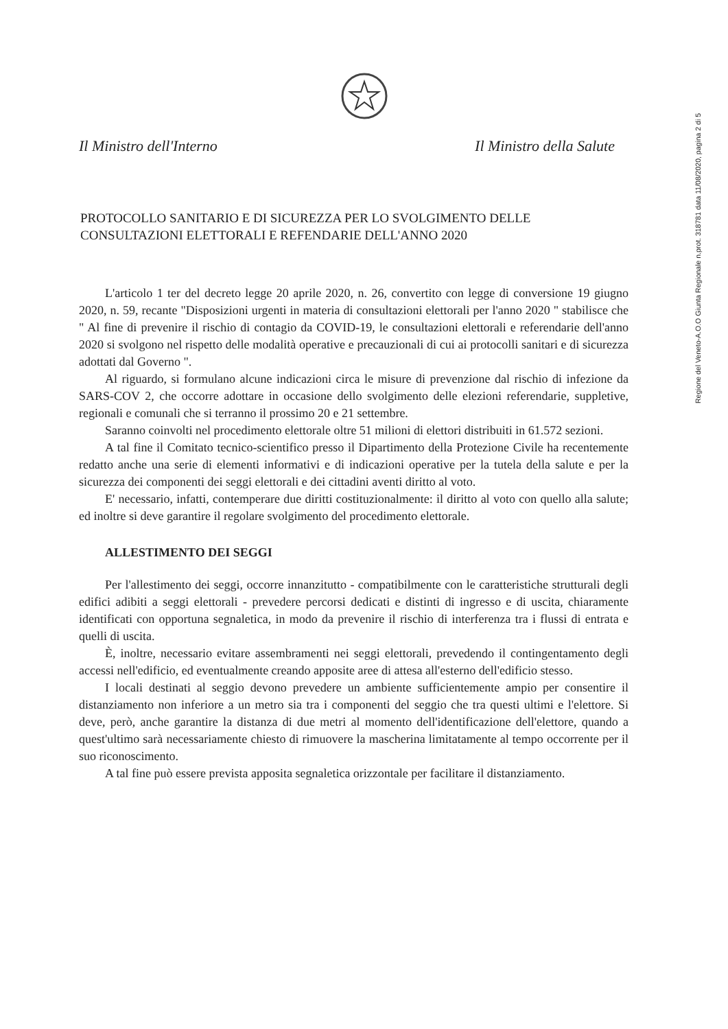Il Ministro dell'Interno Il Ministro della Salute
Regione del Veneto-A.O.O Giunta Regionale n.prot. 318781 data 11/08/2020, pagina 2 di 5
PROTOCOLLO SANITARIO E DI SICUREZZA PER LO SVOLGIMENTO DELLE CONSULTAZIONI ELETTORALI E REFENDARIE DELL'ANNO 2020
L'articolo 1 ter del decreto legge 20 aprile 2020, n. 26, convertito con legge di conversione 19 giugno 2020, n. 59, recante "Disposizioni urgenti in materia di consultazioni elettorali per l'anno 2020 " stabilisce che " Al fine di prevenire il rischio di contagio da COVID-19, le consultazioni elettorali e referendarie dell'anno 2020 si svolgono nel rispetto delle modalità operative e precauzionali di cui ai protocolli sanitari e di sicurezza adottati dal Governo ".
Al riguardo, si formulano alcune indicazioni circa le misure di prevenzione dal rischio di infezione da SARS-COV 2, che occorre adottare in occasione dello svolgimento delle elezioni referendarie, suppletive, regionali e comunali che si terranno il prossimo 20 e 21 settembre.
Saranno coinvolti nel procedimento elettorale oltre 51 milioni di elettori distribuiti in 61.572 sezioni.
A tal fine il Comitato tecnico-scientifico presso il Dipartimento della Protezione Civile ha recentemente redatto anche una serie di elementi informativi e di indicazioni operative per la tutela della salute e per la sicurezza dei componenti dei seggi elettorali e dei cittadini aventi diritto al voto.
E' necessario, infatti, contemperare due diritti costituzionalmente: il diritto al voto con quello alla salute; ed inoltre si deve garantire il regolare svolgimento del procedimento elettorale.
ALLESTIMENTO DEI SEGGI
Per l'allestimento dei seggi, occorre innanzitutto - compatibilmente con le caratteristiche strutturali degli edifici adibiti a seggi elettorali - prevedere percorsi dedicati e distinti di ingresso e di uscita, chiaramente identificati con opportuna segnaletica, in modo da prevenire il rischio di interferenza tra i flussi di entrata e quelli di uscita.
È, inoltre, necessario evitare assembramenti nei seggi elettorali, prevedendo il contingentamento degli accessi nell'edificio, ed eventualmente creando apposite aree di attesa all'esterno dell'edificio stesso.
I locali destinati al seggio devono prevedere un ambiente sufficientemente ampio per consentire il distanziamento non inferiore a un metro sia tra i componenti del seggio che tra questi ultimi e l'elettore. Si deve, però, anche garantire la distanza di due metri al momento dell'identificazione dell'elettore, quando a quest'ultimo sarà necessariamente chiesto di rimuovere la mascherina limitatamente al tempo occorrente per il suo riconoscimento.
A tal fine può essere prevista apposita segnaletica orizzontale per facilitare il distanziamento.